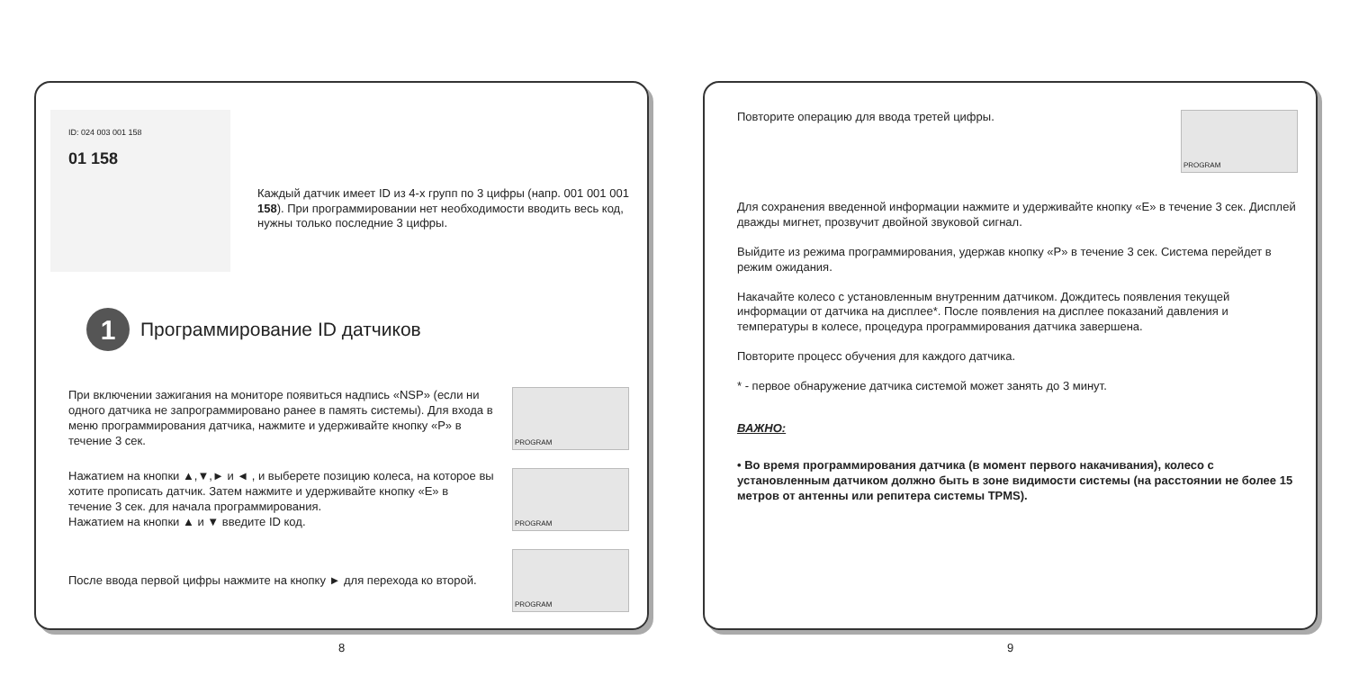ID: 024 003 001 158
01 158
Каждый датчик имеет ID из 4-х групп по 3 цифры (напр. 001 001 001 158). При программировании нет необходимости вводить весь код, нужны только последние 3 цифры.
1 Программирование ID датчиков
При включении зажигания на мониторе появиться надпись «NSP» (если ни одного датчика не запрограммировано ранее в память системы). Для входа в меню программирования датчика, нажмите и удерживайте кнопку «P» в течение 3 сек.
PROGRAM
Нажатием на кнопки ▲,▼,► и ◄ , и выберете позицию колеса, на которое вы хотите прописать датчик. Затем нажмите и удерживайте кнопку «E» в течение 3 сек. для начала программирования.
Нажатием на кнопки ▲ и ▼ введите ID код.
PROGRAM
После ввода первой цифры нажмите на кнопку ► для перехода ко второй.
PROGRAM
8
Повторите операцию для ввода третей цифры.
PROGRAM
Для сохранения введенной информации нажмите и удерживайте кнопку «E» в течение 3 сек. Дисплей дважды мигнет, прозвучит двойной звуковой сигнал.
Выйдите из режима программирования, удержав кнопку «P» в течение 3 сек. Система перейдет в режим ожидания.
Накачайте колесо с установленным внутренним датчиком. Дождитесь появления текущей информации от датчика на дисплее*. После появления на дисплее показаний давления и температуры в колесе, процедура программирования датчика завершена.
Повторите процесс обучения для каждого датчика.
* - первое обнаружение датчика системой может занять до 3 минут.
ВАЖНО:
• Во время программирования датчика (в момент первого накачивания), колесо с установленным датчиком должно быть в зоне видимости системы (на расстоянии не более 15 метров от антенны или репитера системы TPMS).
9